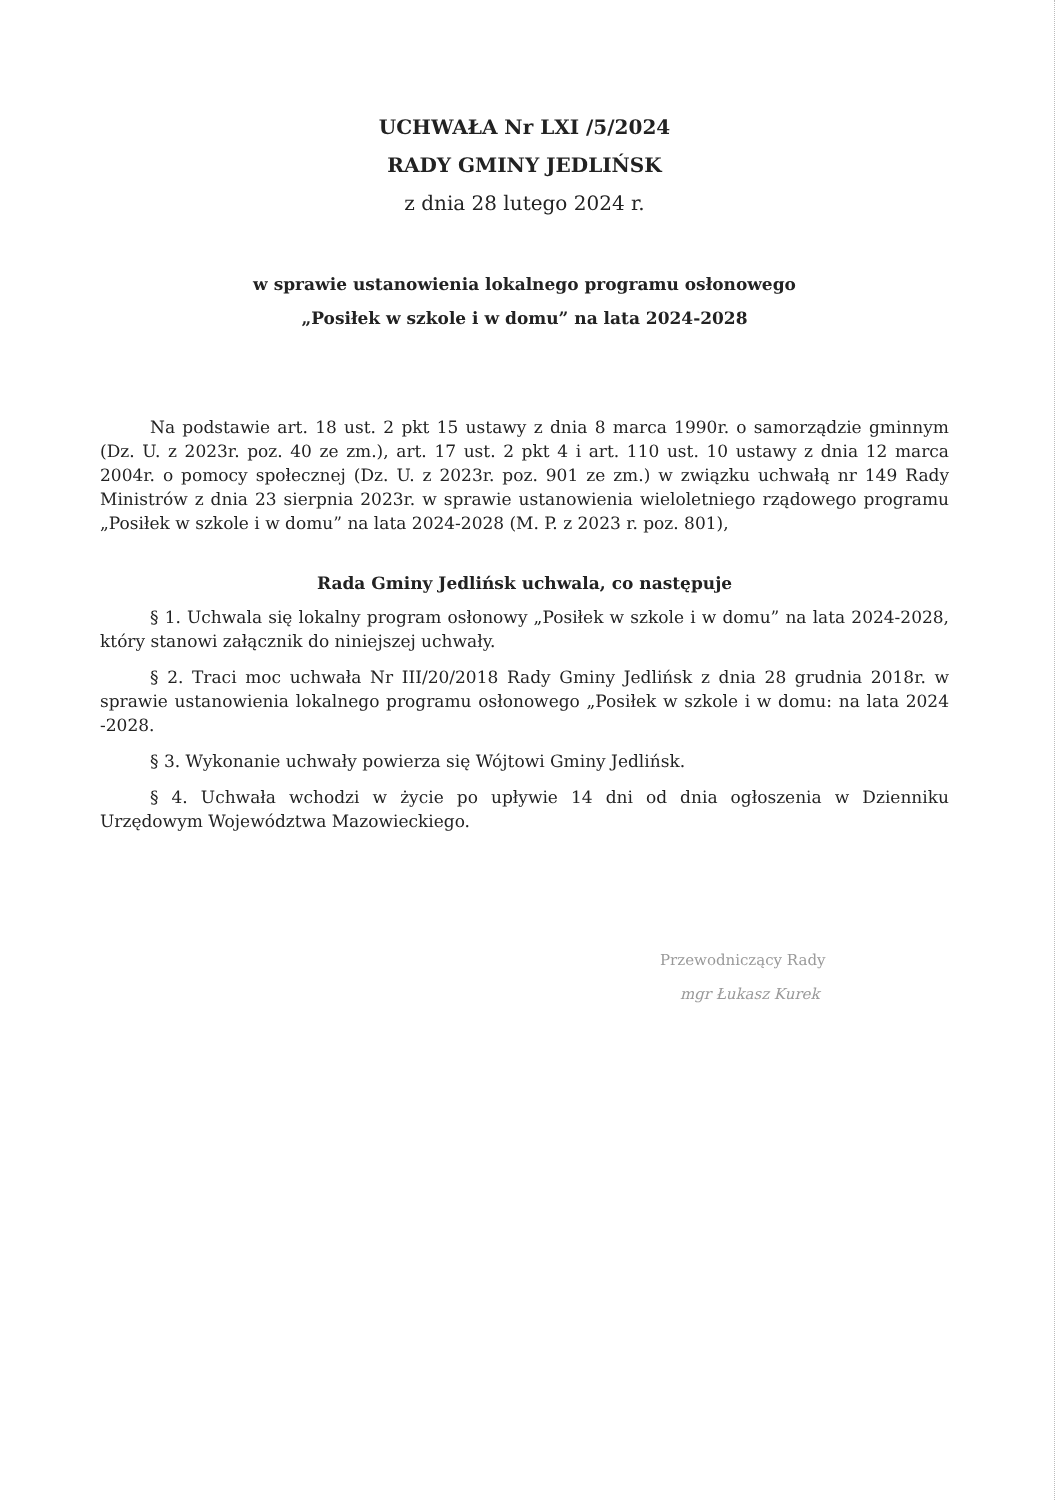UCHWAŁA Nr LXI /5/2024
RADY GMINY JEDLIŃSK
z dnia 28 lutego 2024 r.
w sprawie ustanowienia lokalnego programu osłonowego
„Posiłek w szkole i w domu” na lata 2024-2028
Na podstawie art. 18 ust. 2 pkt 15 ustawy z dnia 8 marca 1990r. o samorządzie gminnym (Dz. U. z 2023r. poz. 40 ze zm.), art. 17 ust. 2 pkt 4 i art. 110 ust. 10 ustawy z dnia 12 marca 2004r. o pomocy społecznej (Dz. U. z 2023r. poz. 901 ze zm.) w związku uchwałą nr 149 Rady Ministrów z dnia 23 sierpnia 2023r. w sprawie ustanowienia wieloletniego rządowego programu „Posiłek w szkole i w domu” na lata 2024-2028 (M. P. z 2023 r. poz. 801),
Rada Gminy Jedlińsk uchwala, co następuje
§ 1. Uchwala się lokalny program osłonowy „Posiłek w szkole i w domu” na lata 2024-2028, który stanowi załącznik do niniejszej uchwały.
§ 2. Traci moc uchwała Nr III/20/2018 Rady Gminy Jedlińsk z dnia 28 grudnia 2018r. w sprawie ustanowienia lokalnego programu osłonowego „Posiłek w szkole i w domu: na lata 2024 -2028.
§ 3. Wykonanie uchwały powierza się Wójtowi Gminy Jedlińsk.
§ 4. Uchwała wchodzi w życie po upływie 14 dni od dnia ogłoszenia w Dzienniku Urzędowym Województwa Mazowieckiego.
Przewodniczący Rady
mgr Łukasz Kurek